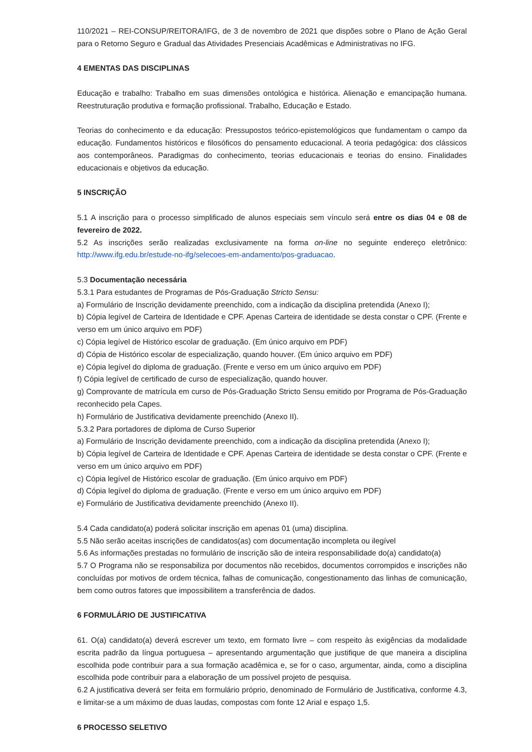110/2021 – REI-CONSUP/REITORA/IFG, de 3 de novembro de 2021 que dispões sobre o Plano de Ação Geral para o Retorno Seguro e Gradual das Atividades Presenciais Acadêmicas e Administrativas no IFG.
4 EMENTAS DAS DISCIPLINAS
Educação e trabalho: Trabalho em suas dimensões ontológica e histórica. Alienação e emancipação humana. Reestruturação produtiva e formação profissional. Trabalho, Educação e Estado.
Teorias do conhecimento e da educação: Pressupostos teórico-epistemológicos que fundamentam o campo da educação. Fundamentos históricos e filosóficos do pensamento educacional. A teoria pedagógica: dos clássicos aos contemporâneos. Paradigmas do conhecimento, teorias educacionais e teorias do ensino. Finalidades educacionais e objetivos da educação.
5 INSCRIÇÃO
5.1 A inscrição para o processo simplificado de alunos especiais sem vínculo será entre os dias 04 e 08 de fevereiro de 2022.
5.2 As inscrições serão realizadas exclusivamente na forma on-line no seguinte endereço eletrônico: http://www.ifg.edu.br/estude-no-ifg/selecoes-em-andamento/pos-graduacao.
5.3 Documentação necessária
5.3.1 Para estudantes de Programas de Pós-Graduação Stricto Sensu:
a) Formulário de Inscrição devidamente preenchido, com a indicação da disciplina pretendida (Anexo I);
b) Cópia legível de Carteira de Identidade e CPF. Apenas Carteira de identidade se desta constar o CPF. (Frente e verso em um único arquivo em PDF)
c) Cópia legível de Histórico escolar de graduação. (Em único arquivo em PDF)
d) Cópia de Histórico escolar de especialização, quando houver. (Em único arquivo em PDF)
e) Cópia legível do diploma de graduação. (Frente e verso em um único arquivo em PDF)
f) Cópia legível de certificado de curso de especialização, quando houver.
g) Comprovante de matrícula em curso de Pós-Graduação Stricto Sensu emitido por Programa de Pós-Graduação reconhecido pela Capes.
h) Formulário de Justificativa devidamente preenchido (Anexo II).
5.3.2 Para portadores de diploma de Curso Superior
a) Formulário de Inscrição devidamente preenchido, com a indicação da disciplina pretendida (Anexo I);
b) Cópia legível de Carteira de Identidade e CPF. Apenas Carteira de identidade se desta constar o CPF. (Frente e verso em um único arquivo em PDF)
c) Cópia legível de Histórico escolar de graduação. (Em único arquivo em PDF)
d) Cópia legível do diploma de graduação. (Frente e verso em um único arquivo em PDF)
e) Formulário de Justificativa devidamente preenchido (Anexo II).
5.4 Cada candidato(a) poderá solicitar inscrição em apenas 01 (uma) disciplina.
5.5 Não serão aceitas inscrições de candidatos(as) com documentação incompleta ou ilegível
5.6 As informações prestadas no formulário de inscrição são de inteira responsabilidade do(a) candidato(a)
5.7 O Programa não se responsabiliza por documentos não recebidos, documentos corrompidos e inscrições não concluídas por motivos de ordem técnica, falhas de comunicação, congestionamento das linhas de comunicação, bem como outros fatores que impossibilitem a transferência de dados.
6 FORMULÁRIO DE JUSTIFICATIVA
61. O(a) candidato(a) deverá escrever um texto, em formato livre – com respeito às exigências da modalidade escrita padrão da língua portuguesa – apresentando argumentação que justifique de que maneira a disciplina escolhida pode contribuir para a sua formação acadêmica e, se for o caso, argumentar, ainda, como a disciplina escolhida pode contribuir para a elaboração de um possível projeto de pesquisa.
6.2 A justificativa deverá ser feita em formulário próprio, denominado de Formulário de Justificativa, conforme 4.3, e limitar-se a um máximo de duas laudas, compostas com fonte 12 Arial e espaço 1,5.
6 PROCESSO SELETIVO